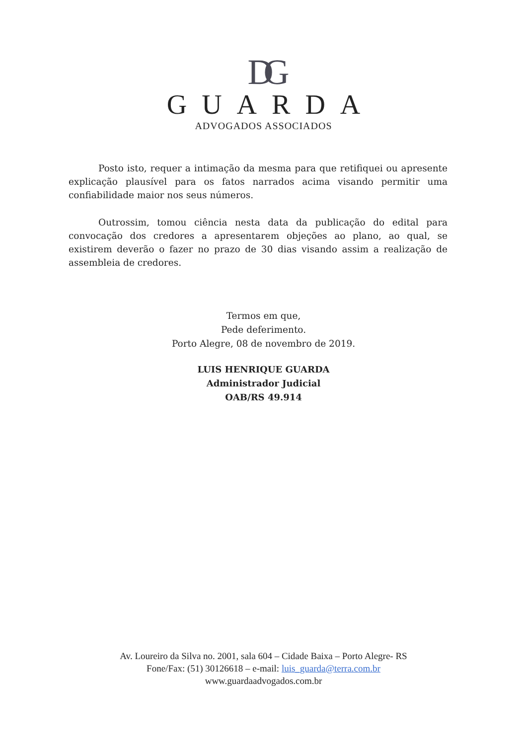DG
GUARDA
ADVOGADOS ASSOCIADOS
Posto isto, requer a intimação da mesma para que retifiquei ou apresente explicação plausível para os fatos narrados acima visando permitir uma confiabilidade maior nos seus números.
Outrossim, tomou ciência nesta data da publicação do edital para convocação dos credores a apresentarem objeções ao plano, ao qual, se existirem deverão o fazer no prazo de 30 dias visando assim a realização de assembleia de credores.
Termos em que,
Pede deferimento.
Porto Alegre, 08 de novembro de 2019.
LUIS HENRIQUE GUARDA
Administrador Judicial
OAB/RS 49.914
Av. Loureiro da Silva no. 2001, sala 604 – Cidade Baixa – Porto Alegre- RS
Fone/Fax: (51) 30126618 – e-mail: luis_guarda@terra.com.br
www.guardaadvogados.com.br